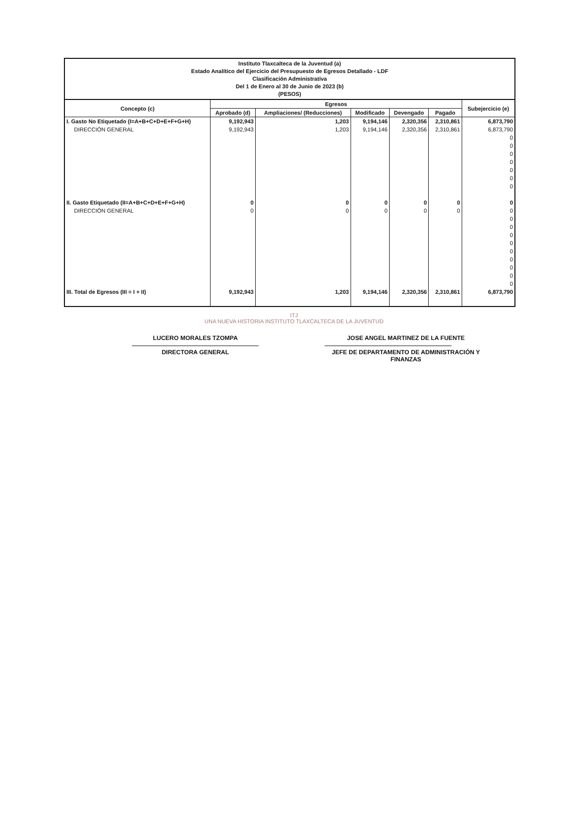Instituto Tlaxcalteca de la Juventud (a)
Estado Analítico del Ejercicio del Presupuesto de Egresos Detallado - LDF
Clasificación Administrativa
Del 1 de Enero al 30 de Junio de 2023 (b)
(PESOS)
| Concepto (c) | Egresos | | | | | Subejercicio (e) |
| --- | --- | --- | --- | --- | --- | --- |
| | Aprobado (d) | Ampliaciones/ (Reducciones) | Modificado | Devengado | Pagado | |
| I. Gasto No Etiquetado (I=A+B+C+D+E+F+G+H) | 9,192,943 | 1,203 | 9,194,146 | 2,320,356 | 2,310,861 | 6,873,790 |
| DIRECCIÓN GENERAL | 9,192,943 | 1,203 | 9,194,146 | 2,320,356 | 2,310,861 | 6,873,790 |
| | | | | | | 0 0 0 0 0 0 0 |
| II. Gasto Etiquetado (II=A+B+C+D+E+F+G+H) | 0 | 0 | 0 | 0 | 0 | 0 |
| DIRECCIÓN GENERAL | 0 | 0 | 0 | 0 | 0 | 0 |
| | | | | | | 0 0 0 0 0 0 0 0 0 |
| III. Total de Egresos (III = I + II) | 9,192,943 | 1,203 | 9,194,146 | 2,320,356 | 2,310,861 | 6,873,790 |
ITJ
UNA NUEVA HISTORIA INSTITUTO TLAXCALTECA DE LA JUVENTUD
LUCERO MORALES TZOMPA
DIRECTORA GENERAL
JOSE ANGEL MARTINEZ DE LA FUENTE
JEFE DE DEPARTAMENTO DE ADMINISTRACIÓN Y FINANZAS